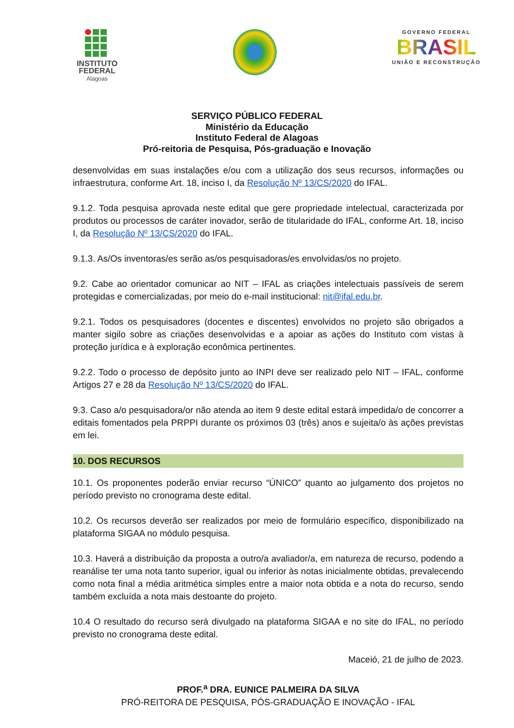INSTITUTO
FEDERAL
Alagoas
GOVERNO FEDERAL
BRASIL
UNIÃO E RECONSTRUÇÃO
SERVIÇO PÚBLICO FEDERAL
Ministério da Educação
Instituto Federal de Alagoas
Pró-reitoria de Pesquisa, Pós-graduação e Inovação
desenvolvidas em suas instalações e/ou com a utilização dos seus recursos, informações ou infraestrutura, conforme Art. 18, inciso I, da Resolução Nº 13/CS/2020 do IFAL.
9.1.2. Toda pesquisa aprovada neste edital que gere propriedade intelectual, caracterizada por produtos ou processos de caráter inovador, serão de titularidade do IFAL, conforme Art. 18, inciso I, da Resolução Nº 13/CS/2020 do IFAL.
9.1.3. As/Os inventoras/es serão as/os pesquisadoras/es envolvidas/os no projeto.
9.2. Cabe ao orientador comunicar ao NIT – IFAL as criações intelectuais passíveis de serem protegidas e comercializadas, por meio do e-mail institucional: nit@ifal.edu.br.
9.2.1. Todos os pesquisadores (docentes e discentes) envolvidos no projeto são obrigados a manter sigilo sobre as criações desenvolvidas e a apoiar as ações do Instituto com vistas à proteção jurídica e à exploração econômica pertinentes.
9.2.2. Todo o processo de depósito junto ao INPI deve ser realizado pelo NIT – IFAL, conforme Artigos 27 e 28 da Resolução Nº 13/CS/2020 do IFAL.
9.3. Caso a/o pesquisadora/or não atenda ao item 9 deste edital estará impedida/o de concorrer a editais fomentados pela PRPPI durante os próximos 03 (três) anos e sujeita/o às ações previstas em lei.
10. DOS RECURSOS
10.1. Os proponentes poderão enviar recurso “ÚNICO” quanto ao julgamento dos projetos no período previsto no cronograma deste edital.
10.2. Os recursos deverão ser realizados por meio de formulário específico, disponibilizado na plataforma SIGAA no módulo pesquisa.
10.3. Haverá a distribuição da proposta a outro/a avaliador/a, em natureza de recurso, podendo a reanálise ter uma nota tanto superior, igual ou inferior às notas inicialmente obtidas, prevalecendo como nota final a média aritmética simples entre a maior nota obtida e a nota do recurso, sendo também excluída a nota mais destoante do projeto.
10.4 O resultado do recurso será divulgado na plataforma SIGAA e no site do IFAL, no período previsto no cronograma deste edital.
Maceió, 21 de julho de 2023.
PROF.<sup>a</sup> DRA. EUNICE PALMEIRA DA SILVA
PRÓ-REITORA DE PESQUISA, PÓS-GRADUAÇÃO E INOVAÇÃO - IFAL